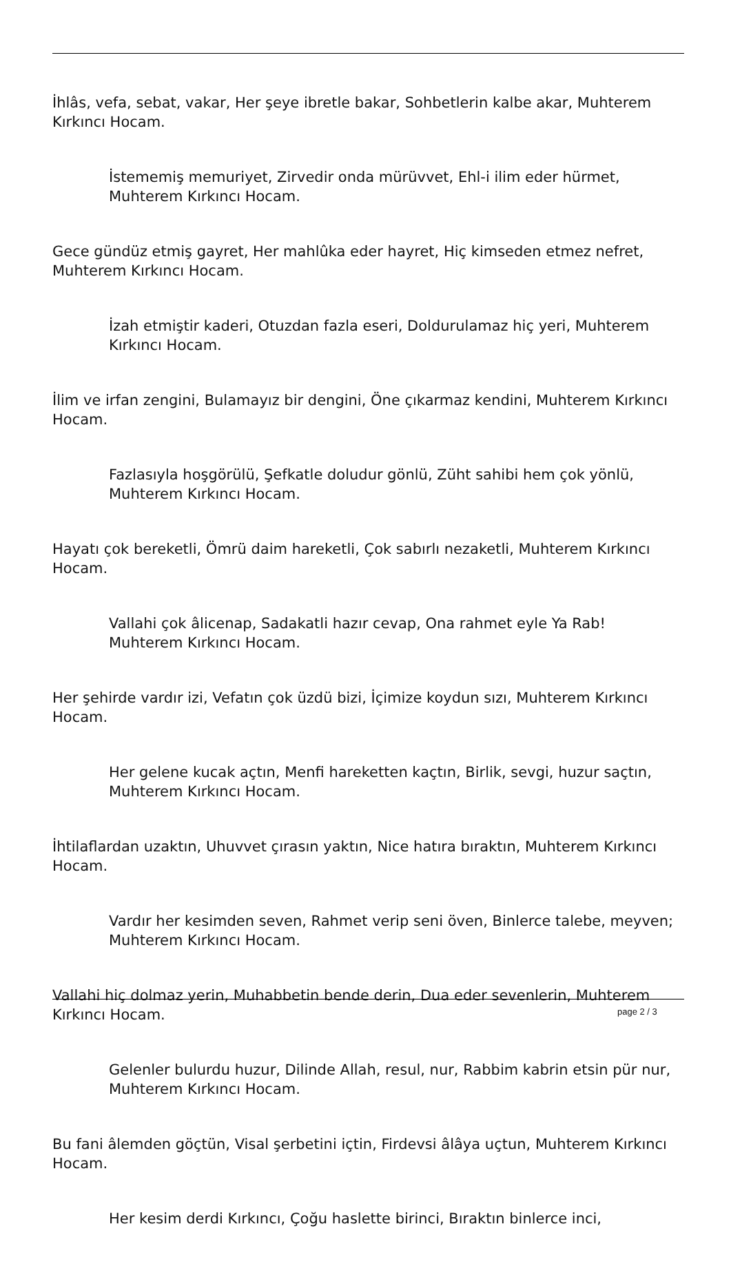İhlâs, vefa, sebat, vakar, Her şeye ibretle bakar, Sohbetlerin kalbe akar, Muhterem Kırkıncı Hocam.
İstememiş memuriyet, Zirvedir onda mürüvvet, Ehl-i ilim eder hürmet, Muhterem Kırkıncı Hocam.
Gece gündüz etmiş gayret, Her mahlûka eder hayret, Hiç kimseden etmez nefret, Muhterem Kırkıncı Hocam.
İzah etmiştir kaderi, Otuzdan fazla eseri, Doldurulamaz hiç yeri, Muhterem Kırkıncı Hocam.
İlim ve irfan zengini, Bulamayız bir dengini, Öne çıkarmaz kendini, Muhterem Kırkıncı Hocam.
Fazlasıyla hoşgörülü, Şefkatle doludur gönlü, Züht sahibi hem çok yönlü, Muhterem Kırkıncı Hocam.
Hayatı çok bereketli, Ömrü daim hareketli, Çok sabırlı nezaketli, Muhterem Kırkıncı Hocam.
Vallahi çok âlicenap, Sadakatli hazır cevap, Ona rahmet eyle Ya Rab! Muhterem Kırkıncı Hocam.
Her şehirde vardır izi, Vefatın çok üzdü bizi, İçimize koydun sızı, Muhterem Kırkıncı Hocam.
Her gelene kucak açtın, Menfi hareketten kaçtın, Birlik, sevgi, huzur saçtın, Muhterem Kırkıncı Hocam.
İhtilaflardan uzaktın, Uhuvvet çırasın yaktın, Nice hatıra bıraktın, Muhterem Kırkıncı Hocam.
Vardır her kesimden seven, Rahmet verip seni öven, Binlerce talebe, meyven; Muhterem Kırkıncı Hocam.
Vallahi hiç dolmaz yerin, Muhabbetin bende derin, Dua eder sevenlerin, Muhterem Kırkıncı Hocam.
Gelenler bulurdu huzur, Dilinde Allah, resul, nur, Rabbim kabrin etsin pür nur, Muhterem Kırkıncı Hocam.
Bu fani âlemden göçtün, Visal şerbetini içtin, Firdevsi âlâya uçtun, Muhterem Kırkıncı Hocam.
Her kesim derdi Kırkıncı, Çoğu haslette birinci, Bıraktın binlerce inci,
page 2 / 3